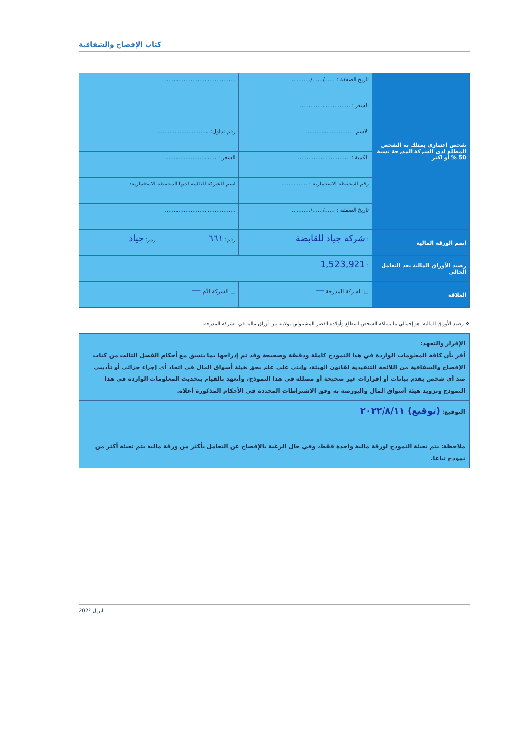كتاب الإفصاح والشفافية
| شخص اعتباري يمتلك به الشخص المطلع لدى الشركة المدرجة نسبة 50 % أو اكثر | تاريخ الصفقة : ....../....../........... | ......................................... | |
| | السعر : .............................. | | |
| | الاسم: ........................... | رقم تداول: .............................. | |
| | الكمية : .............................. | السعر : .............................. | |
| | رقم المحفظة الاستثمارية : ............... | اسم الشركة القائمة لديها المحفظة الاستثمارية: | |
| | تاريخ الصفقة : ....../....../........... | ......................................... | |
| اسم الورقة المالية | : شركة جياد للقابضة | رقم: ٦٦١ | رمز: جياد |
| رصيد الأوراق المالية بعد التعامل الحالي | : 1,523,921 | | |
| العلاقة | □ الشركة المدرجة — | □ الشركة الأم — | |
❖ رصيد الأوراق المالية: هو إجمالي ما يمتلكه الشخص المطلع وأولاده القصر المشمولين بولايته من أوراق مالية في الشركة المدرجة.
الإقرار والتعهد:
أقر بأن كافة المعلومات الواردة في هذا النموذج كاملة ودقيقة وصحيحة وقد تم إدراجها بما يتسق مع أحكام الفصل الثالث من كتاب الإفصاح والشفافية من اللائحة التنفيذية لقانون الهيئة، وإنني على علم بحق هيئة أسواق المال في اتخاذ أي إجراء جزائي أو تأديبي ضد أي شخص يقدم بيانات أو إقرارات غير صحيحة أو مضللة في هذا النموذج، وأتعهد بالقيام بتحديث المعلومات الواردة في هذا النموذج وتزويد هيئة أسواق المال والبورصة به وفق الاشتراطات المحددة في الأحكام المذكورة أعلاه.
التوقيع: (توقيع) ٢٠٢٢/٨/١١
ملاحظة: يتم تعبئة النموذج لورقة مالية واحدة فقط، وفي حال الرغبة بالإفصاح عن التعامل بأكثر من ورقة مالية يتم تعبئة أكثر من نموذج تباعا.
ابريل 2022